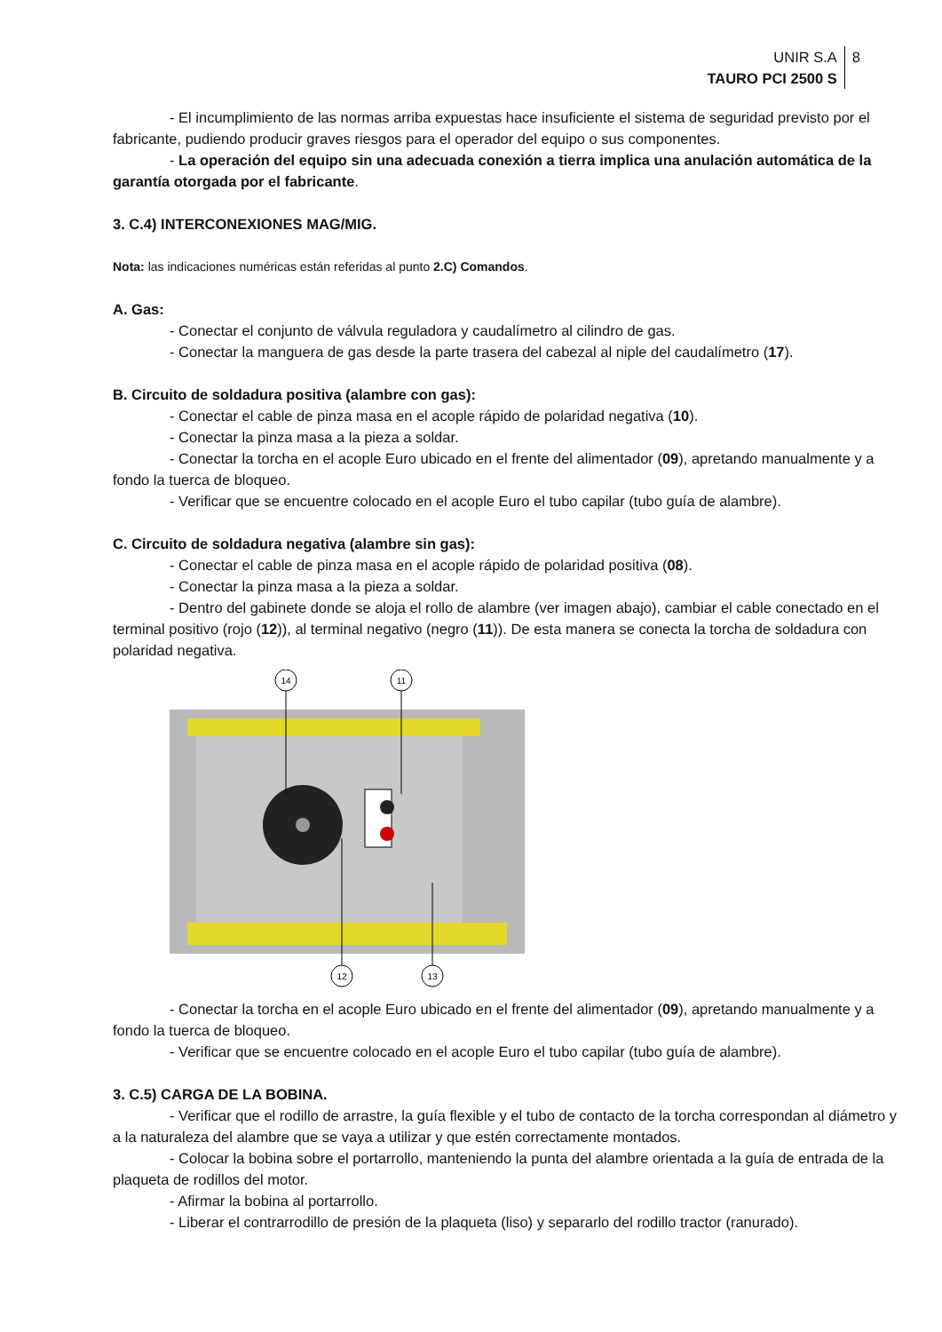UNIR S.A
TAURO PCI 2500 S
8
- El incumplimiento de las normas arriba expuestas hace insuficiente el sistema de seguridad previsto por el fabricante, pudiendo producir graves riesgos para el operador del equipo o sus componentes.
- La operación del equipo sin una adecuada conexión a tierra implica una anulación automática de la garantía otorgada por el fabricante.
3. C.4) INTERCONEXIONES MAG/MIG.
Nota: las indicaciones numéricas están referidas al punto 2.C) Comandos.
A. Gas:
- Conectar el conjunto de válvula reguladora y caudalímetro al cilindro de gas.
- Conectar la manguera de gas desde la parte trasera del cabezal al niple del caudalímetro (17).
B. Circuito de soldadura positiva (alambre con gas):
- Conectar el cable de pinza masa en el acople rápido de polaridad negativa (10).
- Conectar la pinza masa a la pieza a soldar.
- Conectar la torcha en el acople Euro ubicado en el frente del alimentador (09), apretando manualmente y a fondo la tuerca de bloqueo.
- Verificar que se encuentre colocado en el acople Euro el tubo capilar (tubo guía de alambre).
C. Circuito de soldadura negativa (alambre sin gas):
- Conectar el cable de pinza masa en el acople rápido de polaridad positiva (08).
- Conectar la pinza masa a la pieza a soldar.
- Dentro del gabinete donde se aloja el rollo de alambre (ver imagen abajo), cambiar el cable conectado en el terminal positivo (rojo (12)), al terminal negativo (negro (11)). De esta manera se conecta la torcha de soldadura con polaridad negativa.
14
11
12
13
- Conectar la torcha en el acople Euro ubicado en el frente del alimentador (09), apretando manualmente y a fondo la tuerca de bloqueo.
- Verificar que se encuentre colocado en el acople Euro el tubo capilar (tubo guía de alambre).
3. C.5) CARGA DE LA BOBINA.
- Verificar que el rodillo de arrastre, la guía flexible y el tubo de contacto de la torcha correspondan al diámetro y a la naturaleza del alambre que se vaya a utilizar y que estén correctamente montados.
- Colocar la bobina sobre el portarrollo, manteniendo la punta del alambre orientada a la guía de entrada de la plaqueta de rodillos del motor.
- Afirmar la bobina al portarrollo.
- Liberar el contrarrodillo de presión de la plaqueta (liso) y separarlo del rodillo tractor (ranurado).